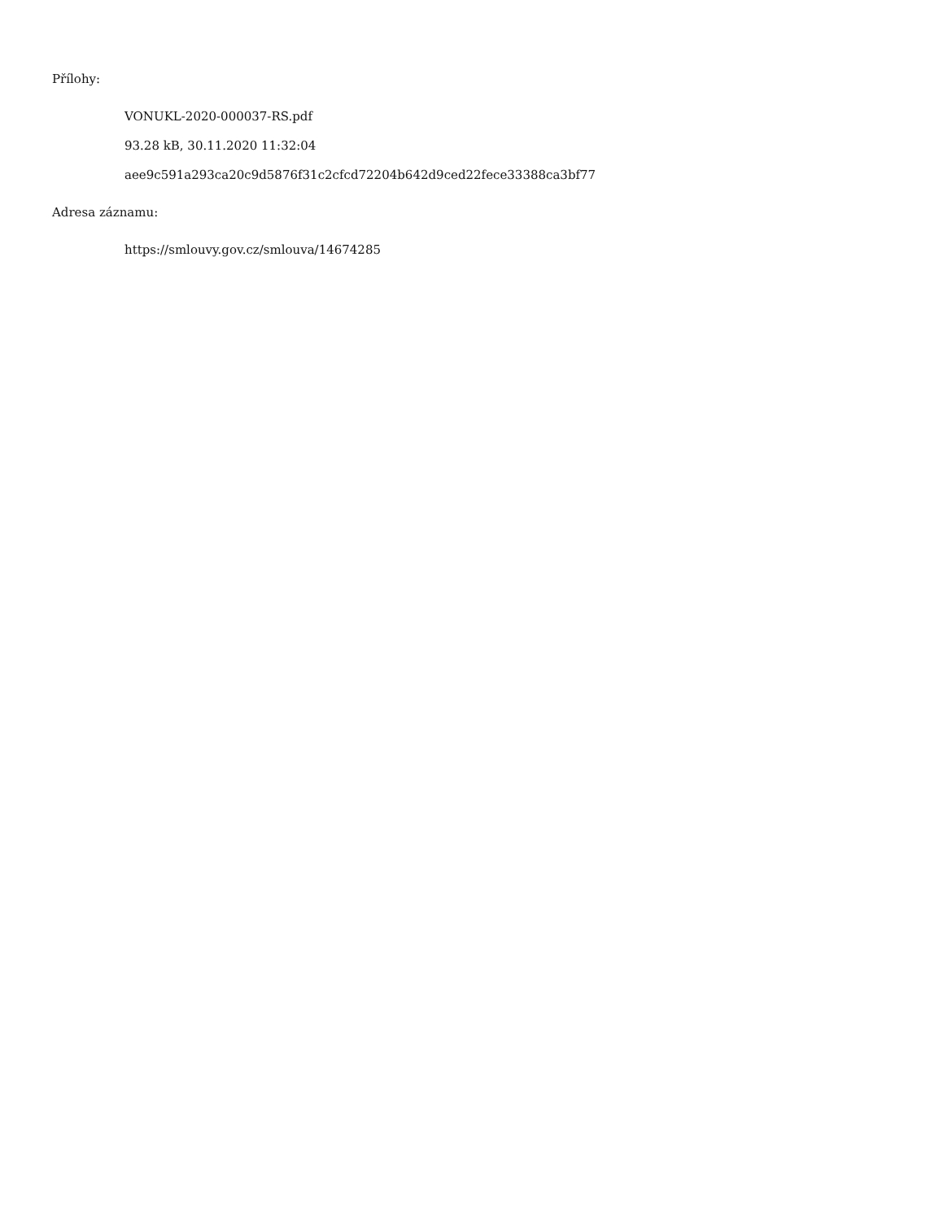Přílohy:
VONUKL-2020-000037-RS.pdf
93.28 kB, 30.11.2020 11:32:04
aee9c591a293ca20c9d5876f31c2cfcd72204b642d9ced22fece33388ca3bf77
Adresa záznamu:
https://smlouvy.gov.cz/smlouva/14674285